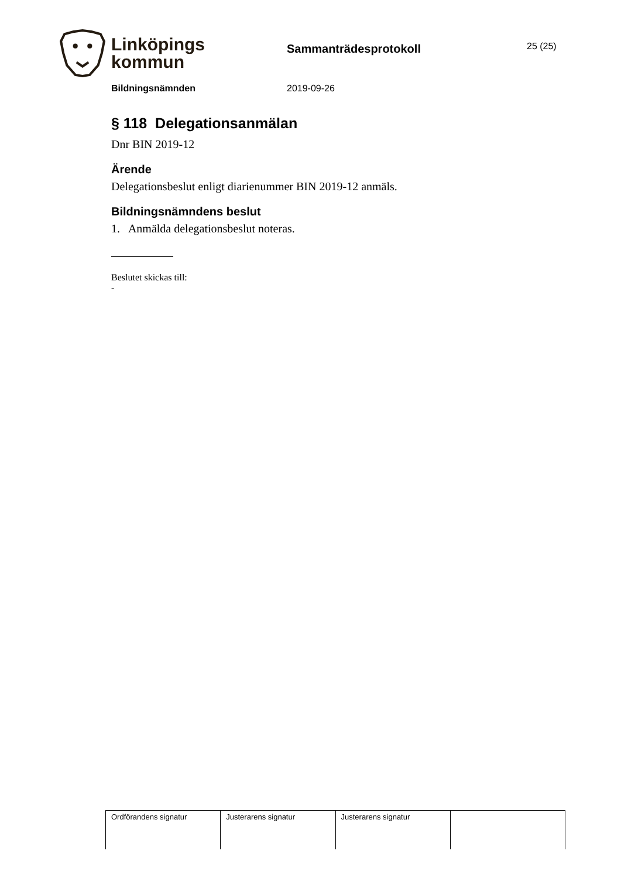Linköpings
kommun
Sammanträdesprotokoll
25 (25)
Bildningsnämnden 2019-09-26
§ 118 Delegationsanmälan
Dnr BIN 2019-12
Ärende
Delegationsbeslut enligt diarienummer BIN 2019-12 anmäls.
Bildningsnämndens beslut
1. Anmälda delegationsbeslut noteras.
Beslutet skickas till:
-
| Ordförandens signatur | Justerarens signatur | Justerarens signatur | |